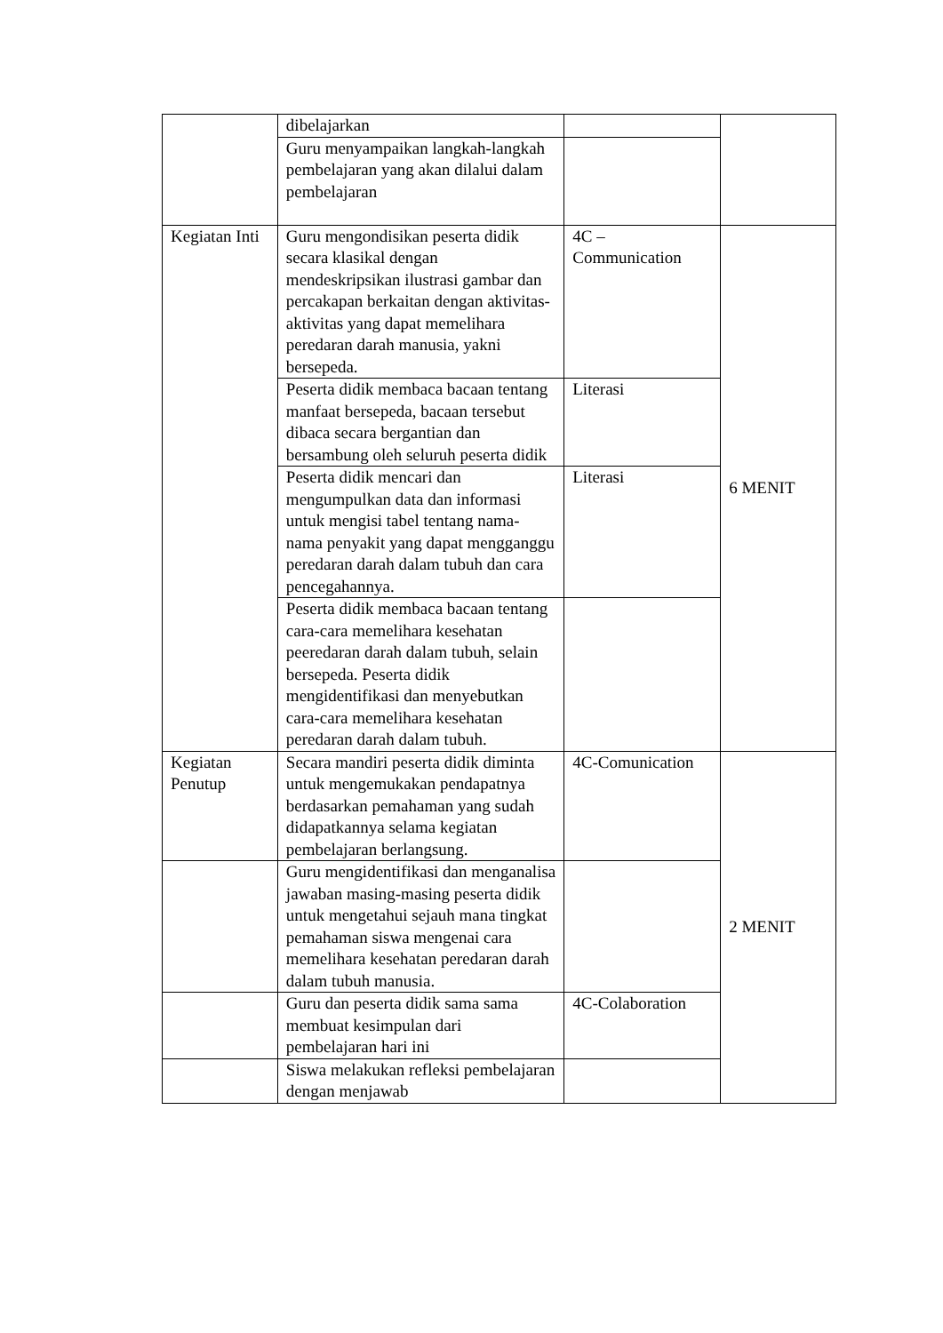| | dibelajarkan | | |
| | Guru menyampaikan langkah-langkah pembelajaran yang akan dilalui dalam pembelajaran | | |
| Kegiatan Inti | Guru mengondisikan peserta didik secara klasikal dengan mendeskripsikan ilustrasi gambar dan percakapan berkaitan dengan aktivitas-aktivitas yang dapat memelihara peredaran darah manusia, yakni bersepeda. | 4C – Communication | 6 MENIT |
| | Peserta didik membaca bacaan tentang manfaat bersepeda, bacaan tersebut dibaca secara bergantian dan bersambung oleh seluruh peserta didik | Literasi | |
| | Peserta didik mencari dan mengumpulkan data dan informasi untuk mengisi tabel tentang nama-nama penyakit yang dapat mengganggu peredaran darah dalam tubuh dan cara pencegahannya. | Literasi | |
| | Peserta didik membaca bacaan tentang cara-cara memelihara kesehatan peeredaran darah dalam tubuh, selain bersepeda. Peserta didik mengidentifikasi dan menyebutkan cara-cara memelihara kesehatan peredaran darah dalam tubuh. | | |
| Kegiatan Penutup | Secara mandiri peserta didik diminta untuk mengemukakan pendapatnya berdasarkan pemahaman yang sudah didapatkannya selama kegiatan pembelajaran berlangsung. | 4C-Comunication | 2 MENIT |
| | Guru mengidentifikasi dan menganalisa jawaban masing-masing peserta didik untuk mengetahui sejauh mana tingkat pemahaman siswa mengenai cara memelihara kesehatan peredaran darah dalam tubuh manusia. | | |
| | Guru dan peserta didik sama sama membuat kesimpulan dari pembelajaran hari ini | 4C-Colaboration | |
| | Siswa melakukan refleksi pembelajaran dengan menjawab | | |